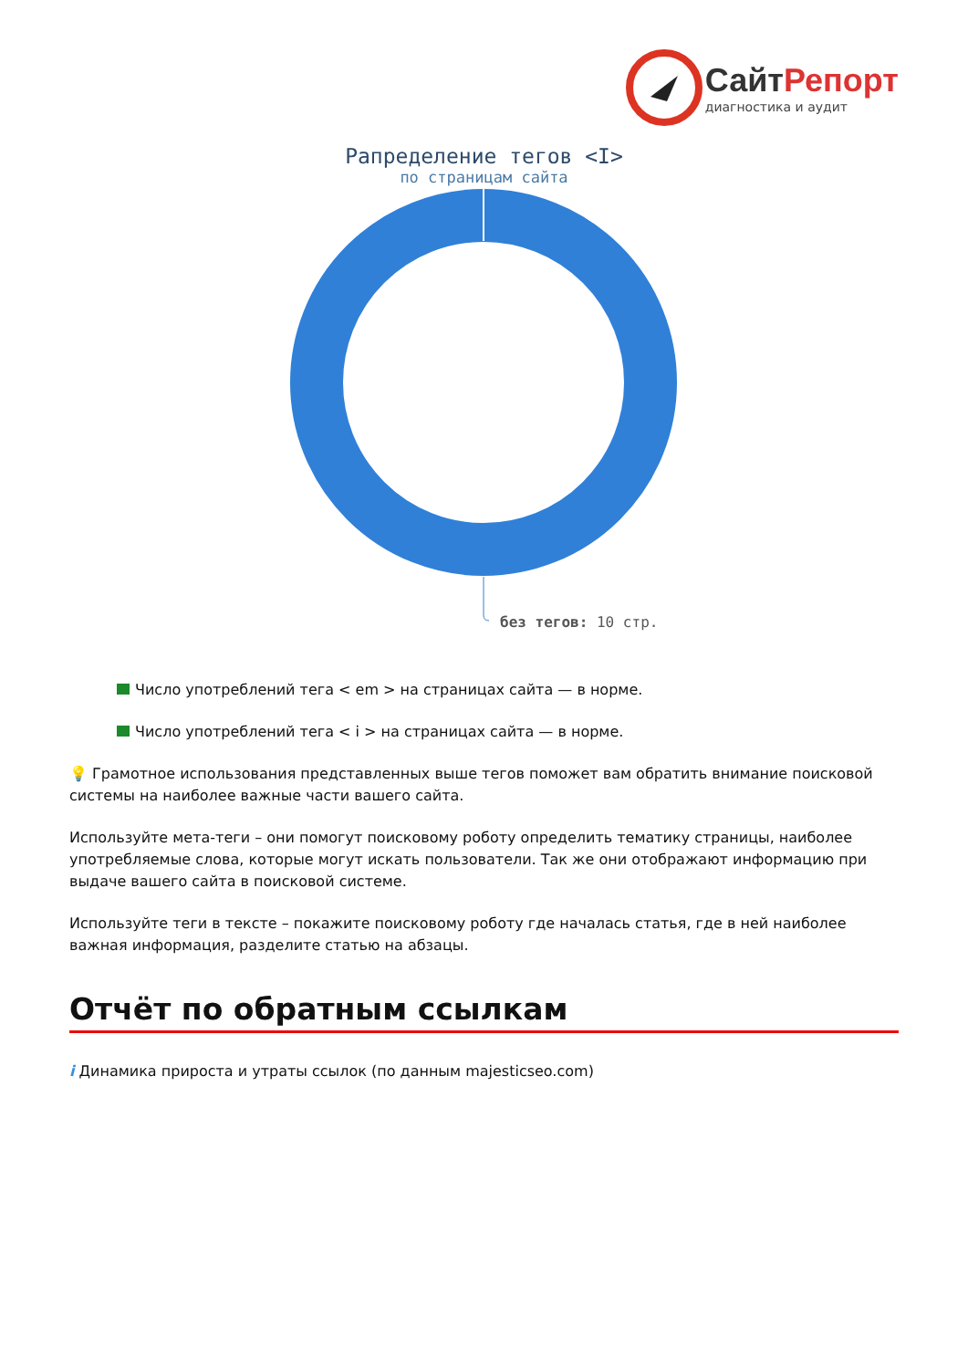СайтРепорт
диагностика и аудит
Рапределение тегов <I>
по страницам сайта
без тегов: 10 стр.
Число употреблений тега < em > на страницах сайта — в норме.
Число употреблений тега < i > на страницах сайта — в норме.
💡 Грамотное использования представленных выше тегов поможет вам обратить внимание поисковой системы на наиболее важные части вашего сайта.
Используйте мета-теги – они помогут поисковому роботу определить тематику страницы, наиболее употребляемые слова, которые могут искать пользователи. Так же они отображают информацию при выдаче вашего сайта в поисковой системе.
Используйте теги в тексте – покажите поисковому роботу где началась статья, где в ней наиболее важная информация, разделите статью на абзацы.
Отчёт по обратным ссылкам
i Динамика прироста и утраты ссылок (по данным majesticseo.com)